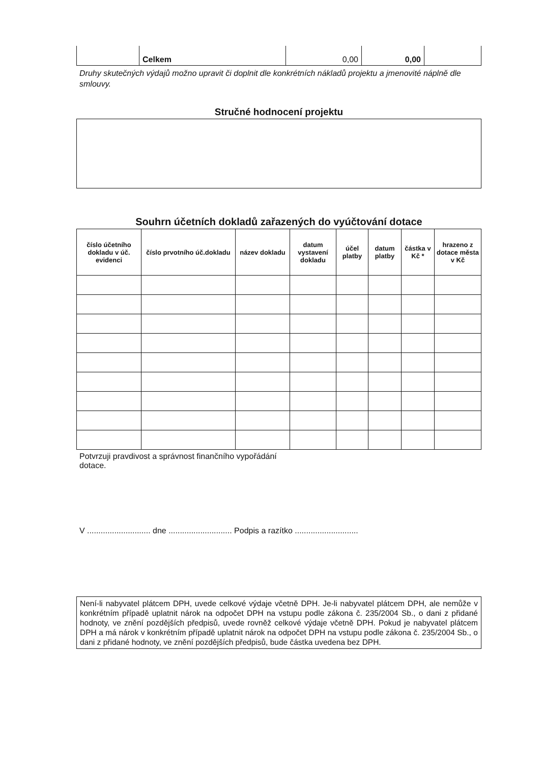| | Celkem | 0,00 | 0,00 | |
Druhy skutečných výdajů možno upravit či doplnit dle konkrétních nákladů projektu a jmenovité náplně dle smlouvy.
Stručné hodnocení projektu
Souhrn účetních dokladů zařazených do vyúčtování dotace
| číslo účetního dokladu v úč. evidenci | číslo prvotního úč.dokladu | název dokladu | datum vystavení dokladu | účel platby | datum platby | částka v Kč * | hrazeno z dotace města v Kč |
| --- | --- | --- | --- | --- | --- | --- | --- |
Potvrzuji pravdivost a správnost finančního vypořádání
dotace.
V ............................ dne ............................ Podpis a razítko ............................
Není-li nabyvatel plátcem DPH, uvede celkové výdaje včetně DPH. Je-li nabyvatel plátcem DPH, ale nemůže v konkrétním případě uplatnit nárok na odpočet DPH na vstupu podle zákona č. 235/2004 Sb., o dani z přidané hodnoty, ve znění pozdějších předpisů, uvede rovněž celkové výdaje včetně DPH. Pokud je nabyvatel plátcem DPH a má nárok v konkrétním případě uplatnit nárok na odpočet DPH na vstupu podle zákona č. 235/2004 Sb., o dani z přidané hodnoty, ve znění pozdějších předpisů, bude částka uvedena bez DPH.